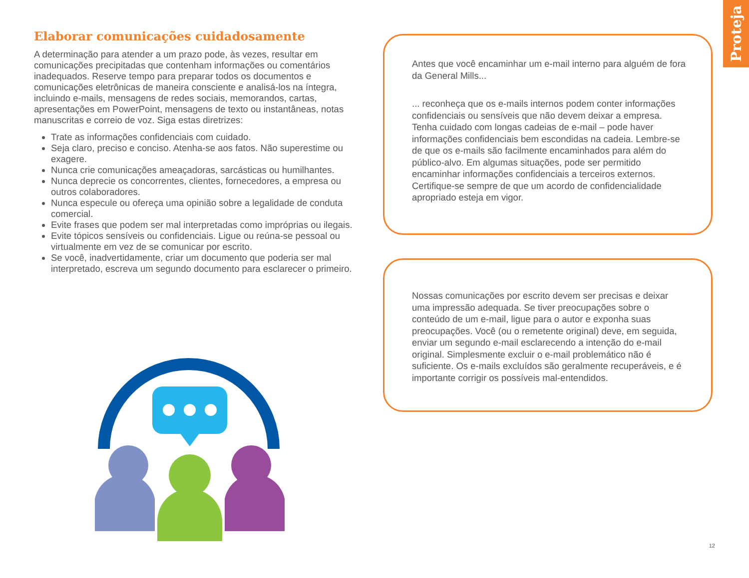Proteja
Elaborar comunicações cuidadosamente
A determinação para atender a um prazo pode, às vezes, resultar em comunicações precipitadas que contenham informações ou comentários inadequados. Reserve tempo para preparar todos os documentos e comunicações eletrônicas de maneira consciente e analisá-los na íntegra, incluindo e-mails, mensagens de redes sociais, memorandos, cartas, apresentações em PowerPoint, mensagens de texto ou instantâneas, notas manuscritas e correio de voz. Siga estas diretrizes:
Trate as informações confidenciais com cuidado.
Seja claro, preciso e conciso. Atenha-se aos fatos. Não superestime ou exagere.
Nunca crie comunicações ameaçadoras, sarcásticas ou humilhantes.
Nunca deprecie os concorrentes, clientes, fornecedores, a empresa ou outros colaboradores.
Nunca especule ou ofereça uma opinião sobre a legalidade de conduta comercial.
Evite frases que podem ser mal interpretadas como impróprias ou ilegais.
Evite tópicos sensíveis ou confidenciais. Ligue ou reúna-se pessoal ou virtualmente em vez de se comunicar por escrito.
Se você, inadvertidamente, criar um documento que poderia ser mal interpretado, escreva um segundo documento para esclarecer o primeiro.
Antes que você encaminhar um e-mail interno para alguém de fora da General Mills...
... reconheça que os e-mails internos podem conter informações confidenciais ou sensíveis que não devem deixar a empresa. Tenha cuidado com longas cadeias de e-mail – pode haver informações confidenciais bem escondidas na cadeia. Lembre-se de que os e-mails são facilmente encaminhados para além do público-alvo. Em algumas situações, pode ser permitido encaminhar informações confidenciais a terceiros externos. Certifique-se sempre de que um acordo de confidencialidade apropriado esteja em vigor.
Nossas comunicações por escrito devem ser precisas e deixar uma impressão adequada. Se tiver preocupações sobre o conteúdo de um e-mail, ligue para o autor e exponha suas preocupações. Você (ou o remetente original) deve, em seguida, enviar um segundo e-mail esclarecendo a intenção do e-mail original. Simplesmente excluir o e-mail problemático não é suficiente. Os e-mails excluídos são geralmente recuperáveis, e é importante corrigir os possíveis mal-entendidos.
12